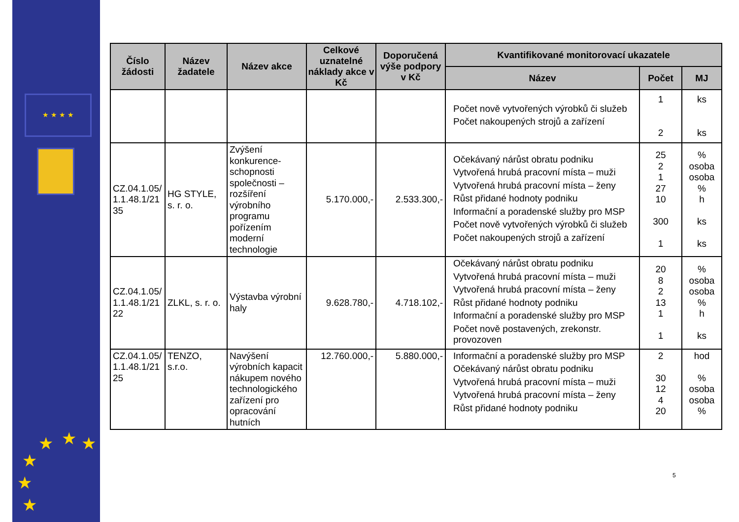★ ★ ★ ★
★ ★ ★
★
★
★
| Číslo žádosti | Název žadatele | Název akce | Celkové uznatelné náklady akce v Kč | Doporučená výše podpory v Kč | Kvantifikované monitorovací ukazatele | | |
| --- | --- | --- | --- | --- | --- | --- | --- |
| | | | | | Název | Počet | MJ |
| | | | | | Počet nově vytvořených výrobků či služeb Počet nakoupených strojů a zařízení | 1 2 | ks ks |
| CZ.04.1.05/ 1.1.48.1/21 35 | HG STYLE, s. r. o. | Zvýšení konkurence-schopnosti společnosti – rozšíření výrobního programu pořízením moderní technologie | 5.170.000,- | 2.533.300,- | Očekávaný nárůst obratu podniku Vytvořená hrubá pracovní místa – muži Vytvořená hrubá pracovní místa – ženy Růst přidané hodnoty podniku Informační a poradenské služby pro MSP Počet nově vytvořených výrobků či služeb Počet nakoupených strojů a zařízení | 25 2 1 27 10 300 1 | % osoba osoba % h ks ks |
| CZ.04.1.05/ 1.1.48.1/21 22 | ZLKL, s. r. o. | Výstavba výrobní haly | 9.628.780,- | 4.718.102,- | Očekávaný nárůst obratu podniku Vytvořená hrubá pracovní místa – muži Vytvořená hrubá pracovní místa – ženy Růst přidané hodnoty podniku Informační a poradenské služby pro MSP Počet nově postavených, zrekonstr. provozoven | 20 8 2 13 1 1 | % osoba osoba % h ks |
| CZ.04.1.05/ 1.1.48.1/21 25 | TENZO, s.r.o. | Navýšení výrobních kapacit nákupem nového technologického zařízení pro opracování hutních | 12.760.000,- | 5.880.000,- | Informační a poradenské služby pro MSP Očekávaný nárůst obratu podniku Vytvořená hrubá pracovní místa – muži Vytvořená hrubá pracovní místa – ženy Růst přidané hodnoty podniku | 2 30 12 4 20 | hod % osoba osoba % |
5